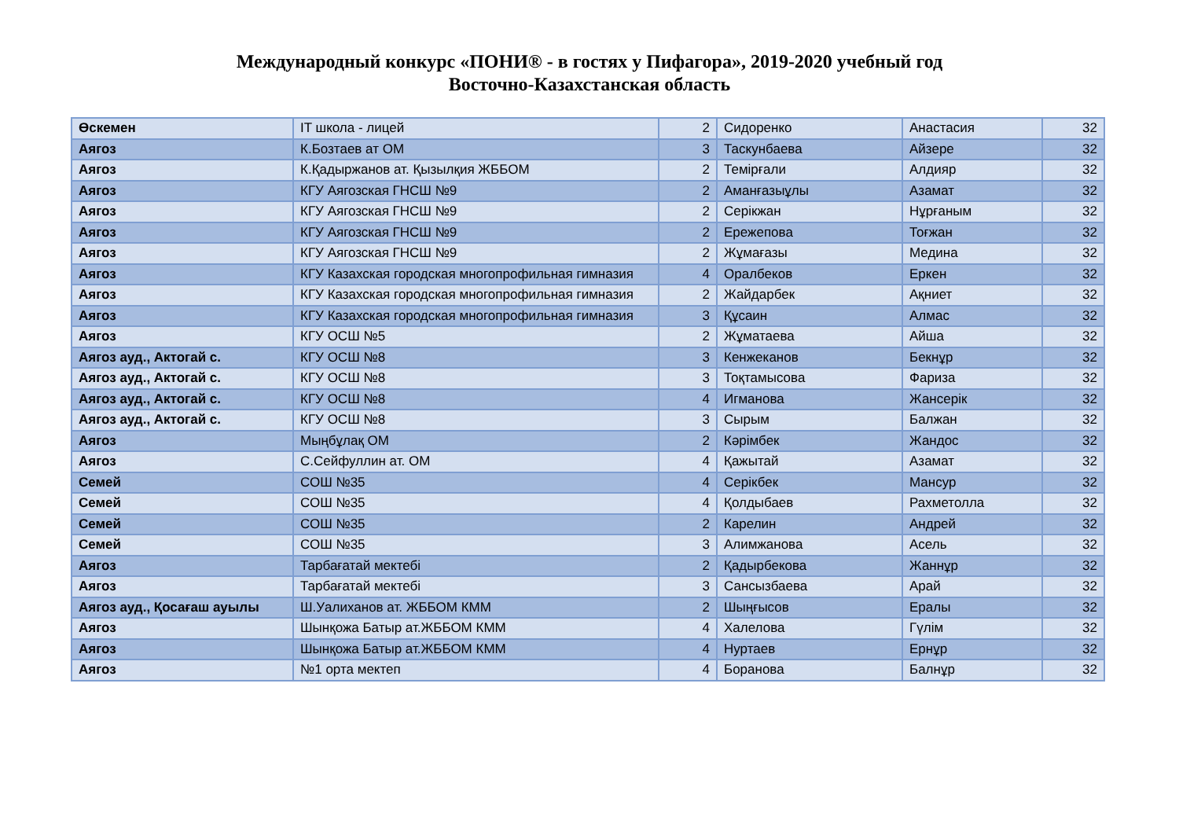Международный конкурс «ПОНИ® - в гостях у Пифагора», 2019-2020 учебный год
Восточно-Казахстанская область
| Өскемен | IT школа - лицей | 2 | Сидоренко | Анастасия | 32 |
| Аягоз | К.Бозтаев ат ОМ | 3 | Таскунбаева | Айзере | 32 |
| Аягоз | К.Қадыржанов ат. Қызылқия ЖББОМ | 2 | Темірғали | Алдияр | 32 |
| Аягоз | КГУ Аягозская ГНСШ №9 | 2 | Аманғазыұлы | Азамат | 32 |
| Аягоз | КГУ Аягозская ГНСШ №9 | 2 | Серікжан | Нұрғаным | 32 |
| Аягоз | КГУ Аягозская ГНСШ №9 | 2 | Ережепова | Тоғжан | 32 |
| Аягоз | КГУ Аягозская ГНСШ №9 | 2 | Жұмағазы | Медина | 32 |
| Аягоз | КГУ Казахская городская многопрофильная гимназия | 4 | Оралбеков | Еркен | 32 |
| Аягоз | КГУ Казахская городская многопрофильная гимназия | 2 | Жайдарбек | Ақниет | 32 |
| Аягоз | КГУ Казахская городская многопрофильная гимназия | 3 | Құсаин | Алмас | 32 |
| Аягоз | КГУ ОСШ №5 | 2 | Жұматаева | Айша | 32 |
| Аягоз ауд., Актогай с. | КГУ ОСШ №8 | 3 | Кенжеканов | Бекнұр | 32 |
| Аягоз ауд., Актогай с. | КГУ ОСШ №8 | 3 | Тоқтамысова | Фариза | 32 |
| Аягоз ауд., Актогай с. | КГУ ОСШ №8 | 4 | Игманова | Жансерік | 32 |
| Аягоз ауд., Актогай с. | КГУ ОСШ №8 | 3 | Сырым | Балжан | 32 |
| Аягоз | Мыңбұлақ ОМ | 2 | Кәрімбек | Жандос | 32 |
| Аягоз | С.Сейфуллин ат. ОМ | 4 | Қажытай | Азамат | 32 |
| Семей | СОШ №35 | 4 | Серікбек | Мансур | 32 |
| Семей | СОШ №35 | 4 | Қолдыбаев | Рахметолла | 32 |
| Семей | СОШ №35 | 2 | Карелин | Андрей | 32 |
| Семей | СОШ №35 | 3 | Алимжанова | Асель | 32 |
| Аягоз | Тарбағатай мектебі | 2 | Қадырбекова | Жаннұр | 32 |
| Аягоз | Тарбағатай мектебі | 3 | Сансызбаева | Арай | 32 |
| Аягоз ауд., Қосағаш ауылы | Ш.Уалиханов ат. ЖББОМ КММ | 2 | Шыңғысов | Ералы | 32 |
| Аягоз | Шынқожа Батыр ат.ЖББОМ КММ | 4 | Халелова | Гүлім | 32 |
| Аягоз | Шынқожа Батыр ат.ЖББОМ КММ | 4 | Нуртаев | Ернұр | 32 |
| Аягоз | №1 орта мектеп | 4 | Боранова | Балнұр | 32 |